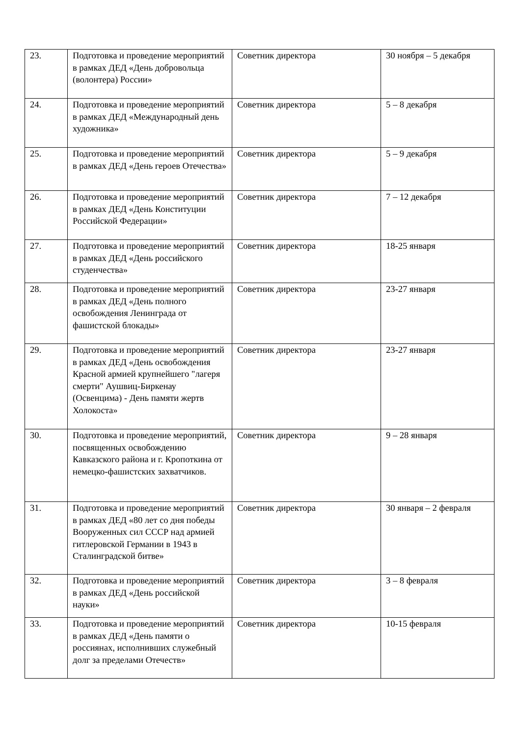| 23. | Подготовка и проведение мероприятий в рамках ДЕД «День добровольца (волонтера) России» | Советник директора | 30 ноября – 5 декабря |
| 24. | Подготовка и проведение мероприятий в рамках ДЕД «Международный день художника» | Советник директора | 5 – 8 декабря |
| 25. | Подготовка и проведение мероприятий в рамках ДЕД «День героев Отечества» | Советник директора | 5 – 9 декабря |
| 26. | Подготовка и проведение мероприятий в рамках ДЕД «День Конституции Российской Федерации» | Советник директора | 7 – 12 декабря |
| 27. | Подготовка и проведение мероприятий в рамках ДЕД «День российского студенчества» | Советник директора | 18-25 января |
| 28. | Подготовка и проведение мероприятий в рамках ДЕД «День полного освобождения Ленинграда от фашистской блокады» | Советник директора | 23-27 января |
| 29. | Подготовка и проведение мероприятий в рамках ДЕД «День освобождения Красной армией крупнейшего "лагеря смерти" Аушвиц-Биркенау (Освенцима) - День памяти жертв Холокоста» | Советник директора | 23-27 января |
| 30. | Подготовка и проведение мероприятий, посвященных освобождению Кавказского района и г. Кропоткина от немецко-фашистских захватчиков. | Советник директора | 9 – 28 января |
| 31. | Подготовка и проведение мероприятий в рамках ДЕД «80 лет со дня победы Вооруженных сил СССР над армией гитлеровской Германии в 1943 в Сталинградской битве» | Советник директора | 30 января – 2 февраля |
| 32. | Подготовка и проведение мероприятий в рамках ДЕД «День российской науки» | Советник директора | 3 – 8 февраля |
| 33. | Подготовка и проведение мероприятий в рамках ДЕД «День памяти о россиянах, исполнивших служебный долг за пределами Отечеств» | Советник директора | 10-15 февраля |